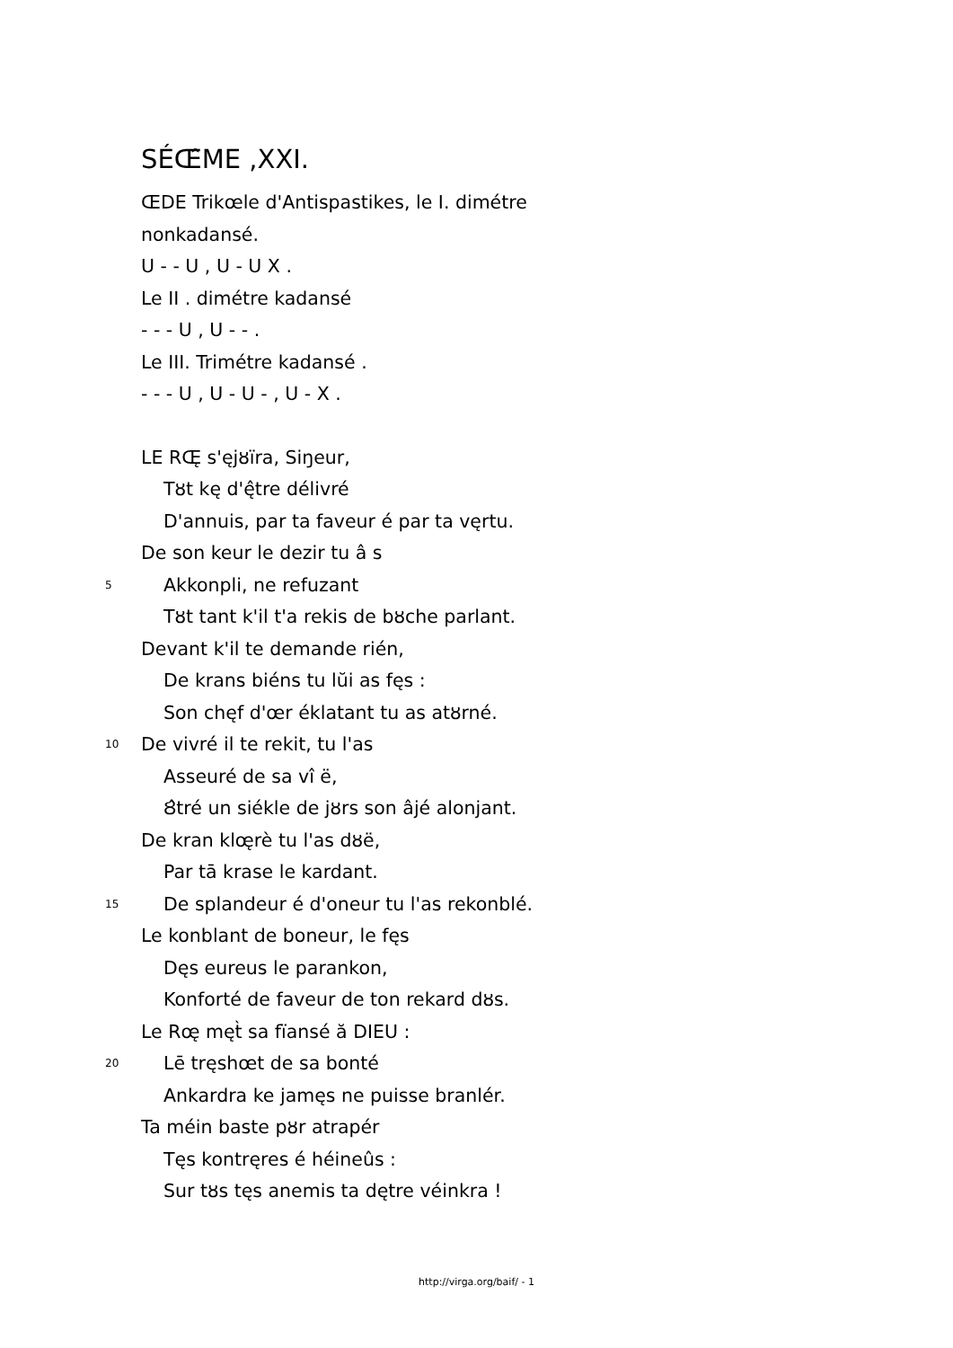SÉŒ̂ME ,XXI.
ŒDE Trikœle d'Antispastikes, le I. dimétre
nonkadansé.
U - - U , U - U X .
Le II . dimétre kadansé
- - - U , U - - .
Le III. Trimétre kadansé .
- - - U , U - U - , U - X .
LE RŒ̨ s'ęjȣïra, Siŋeur,
Tȣt kę d'ę̂tre délivré
D'annuis, par ta faveur é par ta vęrtu.
De son keur le dezir tu â s
5 Akkonpli, ne refuzant
Tȣt tant k'il t'a rekis de bȣche parlant.
Devant k'il te demande rién,
De krans biéns tu lŭi as fęs :
Son chęf d'œr éklatant tu as atȣrné.
10 De vivré il te rekit, tu l'as
Asseuré de sa vî ë,
Ȣ̂tré un siékle de jȣrs son âjé alonjant.
De kran klœ̨rè tu l'as dȣë,
Par tā krase le kardant.
15 De splandeur é d'oneur tu l'as rekonblé.
Le konblant de boneur, le fęs
Dęs eureus le parankon,
Konforté de faveur de ton rekard dȣs.
Le Rœ̨ męt̀ sa fïansé ă DIEU :
20 Lē tręshœt de sa bonté
Ankardra ke jamęs ne puisse branlér.
Ta méin baste pȣr atrapér
Tęs kontręres é héineûs :
Sur tȣs tęs anemis ta dętre véinkra !
http://virga.org/baif/ - 1